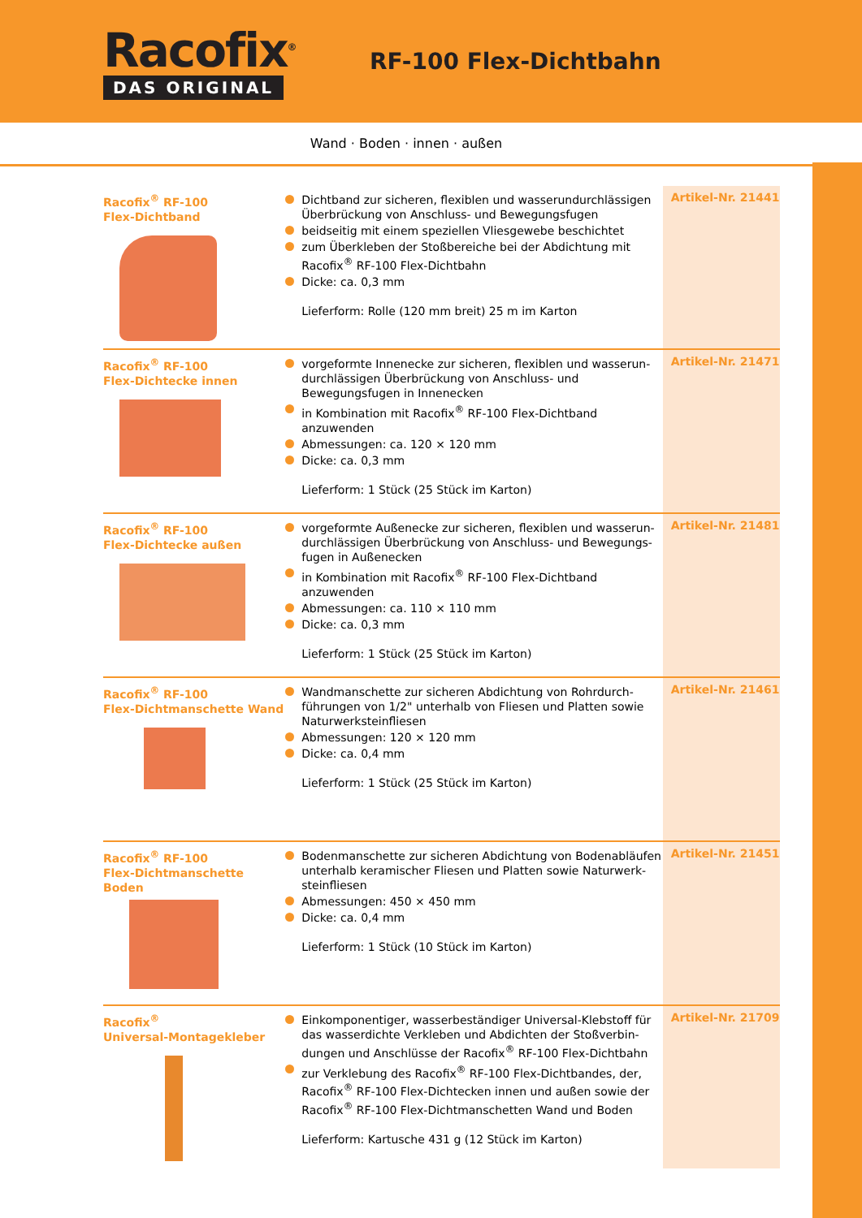Racofix<sup>®</sup>
DAS ORIGINAL
RF-100 Flex-Dichtbahn
Wand · Boden · innen · außen
Racofix<sup>®</sup> RF-100
Flex-Dichtband
Dichtband zur sicheren, flexiblen und wasserundurchlässigen Überbrückung von Anschluss- und Bewegungsfugen
beidseitig mit einem speziellen Vliesgewebe beschichtet
zum Überkleben der Stoßbereiche bei der Abdichtung mit Racofix<sup>®</sup> RF-100 Flex-Dichtbahn
Dicke: ca. 0,3 mm
Lieferform: Rolle (120 mm breit) 25 m im Karton
Artikel-Nr. 21441
Racofix<sup>®</sup> RF-100
Flex-Dichtecke innen
vorgeformte Innenecke zur sicheren, flexiblen und wasserun­durchlässigen Überbrückung von Anschluss- und Bewegungsfu­gen in Innenecken
in Kombination mit Racofix<sup>®</sup> RF-100 Flex-Dichtband anzuwenden
Abmessungen: ca. 120 × 120 mm
Dicke: ca. 0,3 mm
Lieferform: 1 Stück (25 Stück im Karton)
Artikel-Nr. 21471
Racofix<sup>®</sup> RF-100
Flex-Dichtecke außen
vorgeformte Außenecke zur sicheren, flexiblen und wasserun­durchlässigen Überbrückung von Anschluss- und Bewegungs­fugen in Außenecken
in Kombination mit Racofix<sup>®</sup> RF-100 Flex-Dichtband anzuwenden
Abmessungen: ca. 110 × 110 mm
Dicke: ca. 0,3 mm
Lieferform: 1 Stück (25 Stück im Karton)
Artikel-Nr. 21481
Racofix<sup>®</sup> RF-100
Flex-Dichtmanschette Wand
Wandmanschette zur sicheren Abdichtung von Rohrdurch­führungen von 1/2" unterhalb von Fliesen und Platten sowie Naturwerksteinfliesen
Abmessungen: 120 × 120 mm
Dicke: ca. 0,4 mm
Lieferform: 1 Stück (25 Stück im Karton)
Artikel-Nr. 21461
Racofix<sup>®</sup> RF-100
Flex-Dichtmanschette Boden
Bodenmanschette zur sicheren Abdichtung von Bodenabläufen unterhalb keramischer Fliesen und Platten sowie Naturwerk­steinfliesen
Abmessungen: 450 × 450 mm
Dicke: ca. 0,4 mm
Lieferform: 1 Stück (10 Stück im Karton)
Artikel-Nr. 21451
Racofix<sup>®</sup>
Universal-Montagekleber
Einkomponentiger, wasserbeständiger Universal-Klebstoff für das wasserdichte Verkleben und Abdichten der Stoßverbin­dungen und Anschlüsse der Racofix<sup>®</sup> RF-100 Flex-Dichtbahn
zur Verklebung des Racofix<sup>®</sup> RF-100 Flex-Dichtbandes, der, Racofix<sup>®</sup> RF-100 Flex-Dichtecken innen und außen sowie der Racofix<sup>®</sup> RF-100 Flex-Dichtmanschetten Wand und Boden
Lieferform: Kartusche 431 g (12 Stück im Karton)
Artikel-Nr. 21709